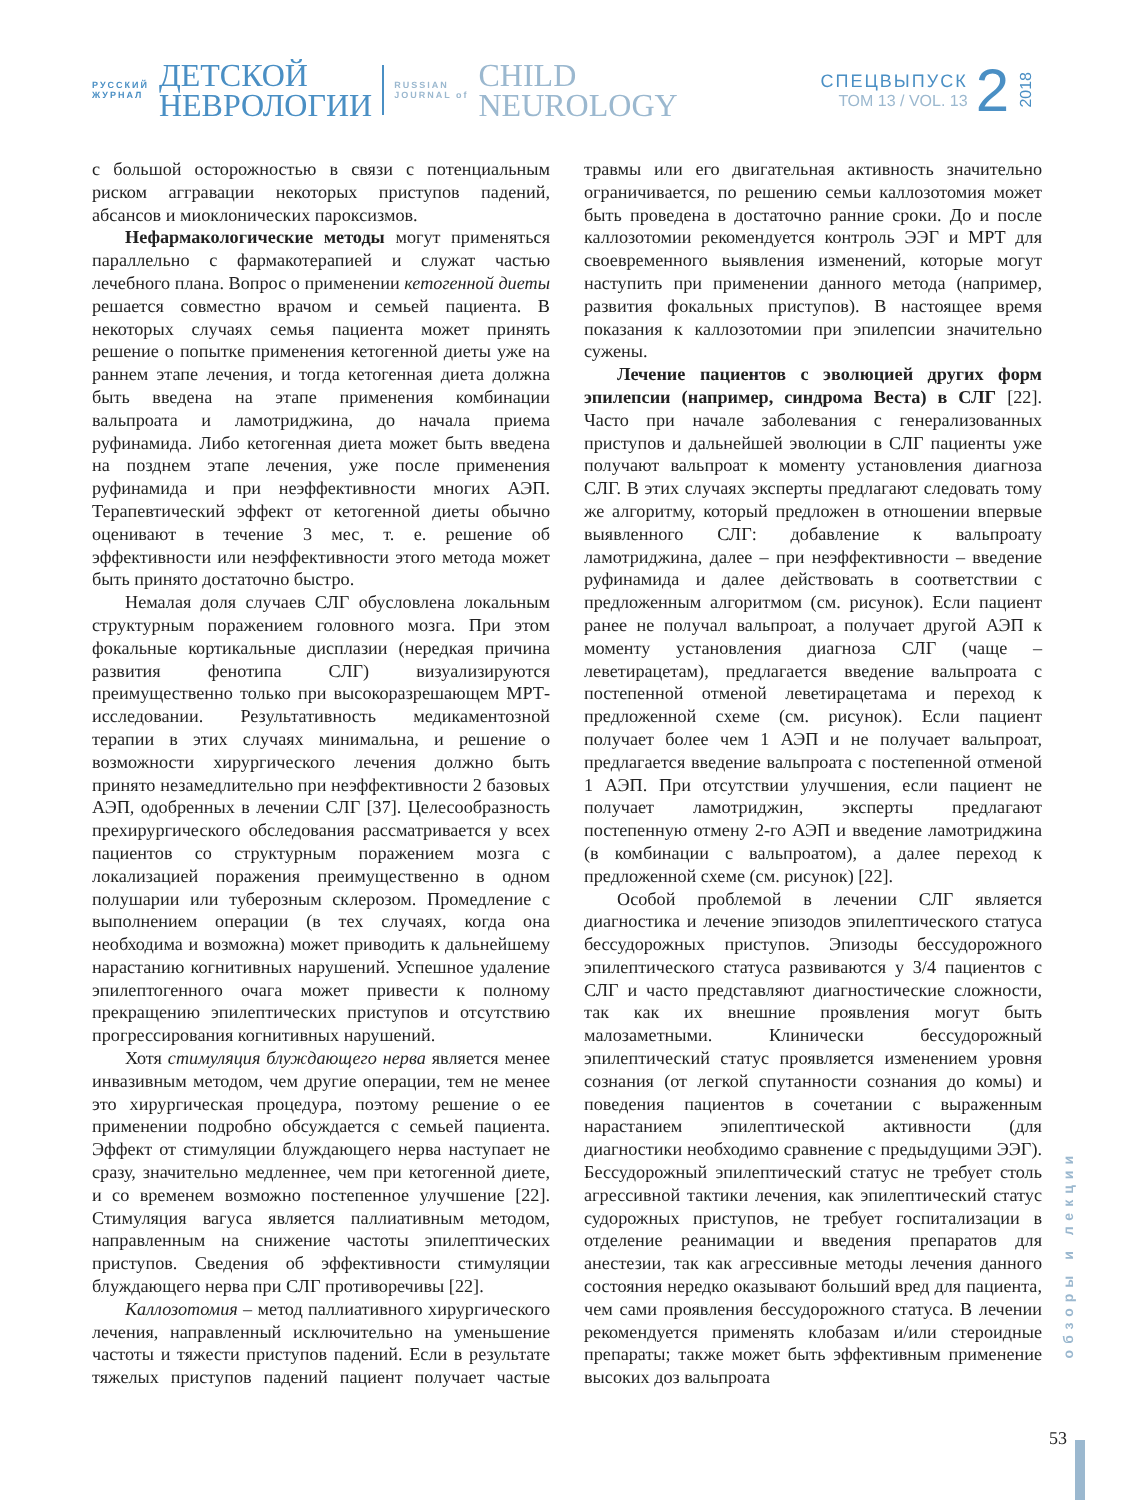РУССКИЙ
ЖУРНАЛ
ДЕТСКОЙ
НЕВРОЛОГИИ
RUSSIAN
JOURNAL of
CHILD
NEUROLOGY
СПЕЦВЫПУСК
ТОМ 13 / VOL. 13
2
2018
с большой осторожностью в связи с потенциальным риском аггравации некоторых приступов падений, абсансов и миоклонических пароксизмов.
Нефармакологические методы могут применяться параллельно с фармакотерапией и служат частью лечебного плана. Вопрос о применении кетогенной диеты решается совместно врачом и семьей пациента. В некоторых случаях семья пациента может принять решение о попытке применения кетогенной диеты уже на раннем этапе лечения, и тогда кетогенная диета должна быть введена на этапе применения комбинации вальпроата и ламотриджина, до начала приема руфинамида. Либо кетогенная диета может быть введена на позднем этапе лечения, уже после применения руфинамида и при неэффективности многих АЭП. Терапевтический эффект от кетогенной диеты обычно оценивают в течение 3 мес, т. е. решение об эффективности или неэффективности этого метода может быть принято достаточно быстро.
Немалая доля случаев СЛГ обусловлена локальным структурным поражением головного мозга. При этом фокальные кортикальные дисплазии (нередкая причина развития фенотипа СЛГ) визуализируются преимущественно только при высокоразрешающем МРТ-исследовании. Результативность медикаментозной терапии в этих случаях минимальна, и решение о возможности хирургического лечения должно быть принято незамедлительно при неэффективности 2 базовых АЭП, одобренных в лечении СЛГ [37]. Целесообразность прехирургического обследования рассматривается у всех пациентов со структурным поражением мозга с локализацией поражения преимущественно в одном полушарии или туберозным склерозом. Промедление с выполнением операции (в тех случаях, когда она необходима и возможна) может приводить к дальнейшему нарастанию когнитивных нарушений. Успешное удаление эпилептогенного очага может привести к полному прекращению эпилептических приступов и отсутствию прогрессирования когнитивных нарушений.
Хотя стимуляция блуждающего нерва является менее инвазивным методом, чем другие операции, тем не менее это хирургическая процедура, поэтому решение о ее применении подробно обсуждается с семьей пациента. Эффект от стимуляции блуждающего нерва наступает не сразу, значительно медленнее, чем при кетогенной диете, и со временем возможно постепенное улучшение [22]. Стимуляция вагуса является паллиативным методом, направленным на снижение частоты эпилептических приступов. Сведения об эффективности стимуляции блуждающего нерва при СЛГ противоречивы [22].
Каллозотомия – метод паллиативного хирургического лечения, направленный исключительно на уменьшение частоты и тяжести приступов падений. Если в результате тяжелых приступов падений пациент получает частые травмы или его двигательная активность значительно ограничивается, по решению семьи каллозотомия может быть проведена в достаточно ранние сроки. До и после каллозотомии рекомендуется контроль ЭЭГ и МРТ для своевременного выявления изменений, которые могут наступить при применении данного метода (например, развития фокальных приступов). В настоящее время показания к каллозотомии при эпилепсии значительно сужены.
Лечение пациентов с эволюцией других форм эпилепсии (например, синдрома Веста) в СЛГ [22]. Часто при начале заболевания с генерализованных приступов и дальнейшей эволюции в СЛГ пациенты уже получают вальпроат к моменту установления диагноза СЛГ. В этих случаях эксперты предлагают следовать тому же алгоритму, который предложен в отношении впервые выявленного СЛГ: добавление к вальпроату ламотриджина, далее – при неэффективности – введение руфинамида и далее действовать в соответствии с предложенным алгоритмом (см. рисунок). Если пациент ранее не получал вальпроат, а получает другой АЭП к моменту установления диагноза СЛГ (чаще – леветирацетам), предлагается введение вальпроата с постепенной отменой леветирацетама и переход к предложенной схеме (см. рисунок). Если пациент получает более чем 1 АЭП и не получает вальпроат, предлагается введение вальпроата с постепенной отменой 1 АЭП. При отсутствии улучшения, если пациент не получает ламотриджин, эксперты предлагают постепенную отмену 2-го АЭП и введение ламотриджина (в комбинации с вальпроатом), а далее переход к предложенной схеме (см. рисунок) [22].
Особой проблемой в лечении СЛГ является диагностика и лечение эпизодов эпилептического статуса бессудорожных приступов. Эпизоды бессудорожного эпилептического статуса развиваются у 3/4 пациентов с СЛГ и часто представляют диагностические сложности, так как их внешние проявления могут быть малозаметными. Клинически бессудорожный эпилептический статус проявляется изменением уровня сознания (от легкой спутанности сознания до комы) и поведения пациентов в сочетании с выраженным нарастанием эпилептической активности (для диагностики необходимо сравнение с предыдущими ЭЭГ). Бессудорожный эпилептический статус не требует столь агрессивной тактики лечения, как эпилептический статус судорожных приступов, не требует госпитализации в отделение реанимации и введения препаратов для анестезии, так как агрессивные методы лечения данного состояния нередко оказывают больший вред для пациента, чем сами проявления бессудорожного статуса. В лечении рекомендуется применять клобазам и/или стероидные препараты; также может быть эффективным применение высоких доз вальпроата
обзоры и лекции
53